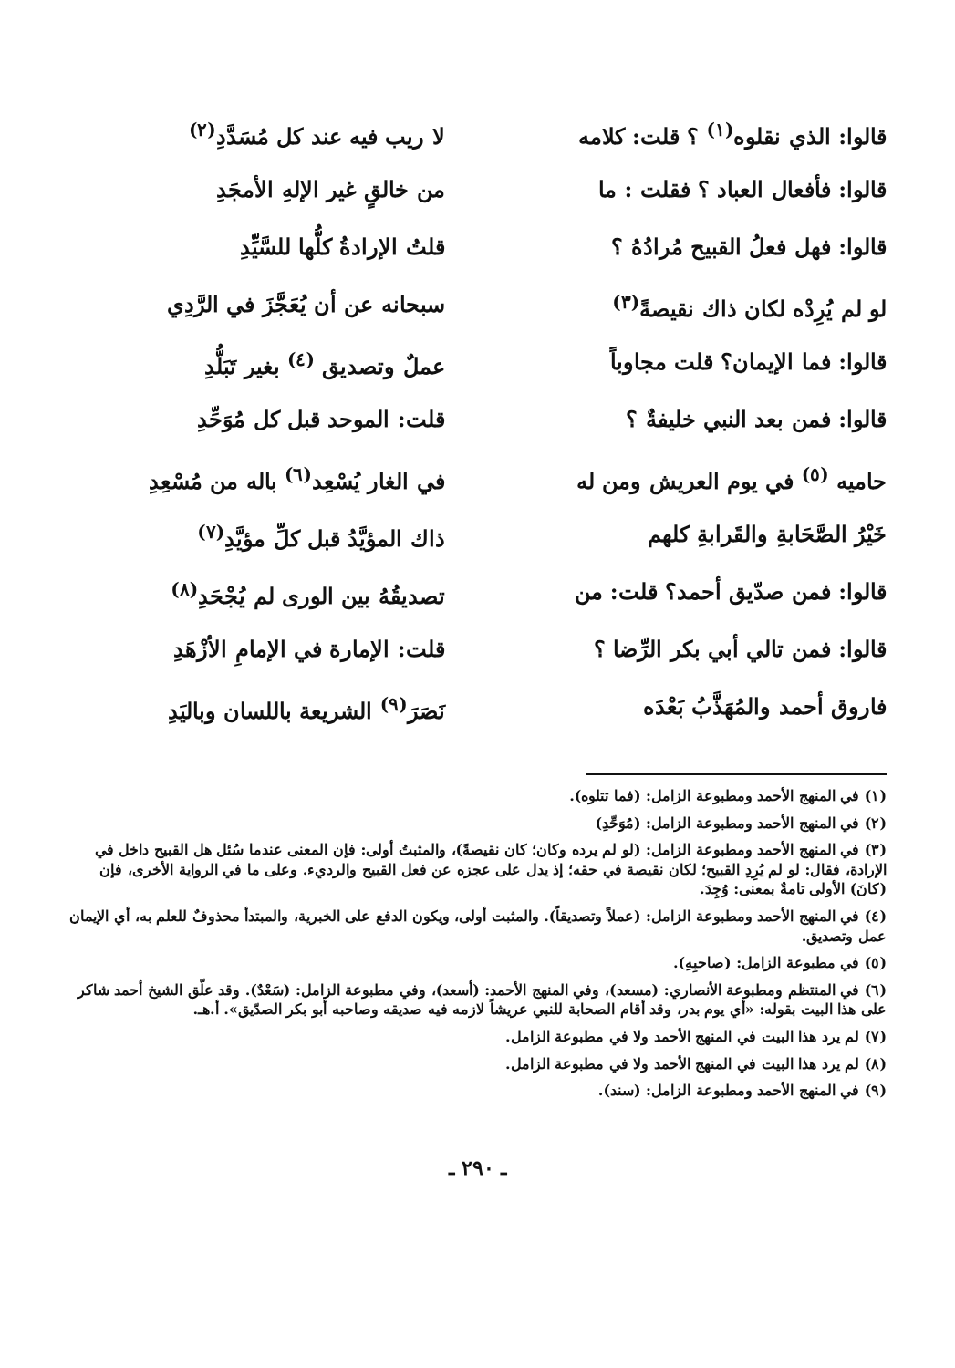قالوا: الذي نقلوه<sup>(١)</sup> ؟ قلت: كلامه
لا ريب فيه عند كل مُسَدَّدِ<sup>(٢)</sup>
قالوا: فأفعال العباد ؟ فقلت : ما
من خالقٍ غير الإلهِ الأمجَدِ
قالوا: فهل فعلُ القبيح مُرادُهُ ؟
قلتُ الإرادةُ كلُّها للسَّيِّدِ
لو لم يُرِدْه لكان ذاك نقيصةً<sup>(٣)</sup>
سبحانه عن أن يُعَجَّزَ في الرَّدِي
قالوا: فما الإيمان؟ قلت مجاوباً
عملٌ وتصديق <sup>(٤)</sup> بغير تَبَلُّدِ
قالوا: فمن بعد النبي خليفةٌ ؟ قلت: الموحد قبل كل مُوَحِّدِ
حاميه <sup>(٥)</sup> في يوم العريش ومن له في الغار يُسْعِد<sup>(٦)</sup> باله من مُسْعِدِ
خَيْرُ الصَّحَابةِ والقَرابةِ كلهم
ذاك المؤيَّدُ قبل كلِّ مؤيَّدِ<sup>(٧)</sup>
قالوا: فمن صدّيق أحمد؟ قلت: من تصديقُهُ بين الورى لم يُجْحَدِ<sup>(٨)</sup>
قالوا: فمن تالي أبي بكر الرِّضا ؟
قلت: الإمارة في الإمامِ الأزْهَدِ
فاروق أحمد والمُهَذَّبُ بَعْدَه
نَصَرَ<sup>(٩)</sup> الشريعة باللسان وباليَدِ
(١) في المنهج الأحمد ومطبوعة الزامل: (فما تتلوه).
(٢) في المنهج الأحمد ومطبوعة الزامل: (مُوَحِّدِ)
(٣) في المنهج الأحمد ومطبوعة الزامل: (لو لم يرده وكان؛ كان نقيصةً)، والمثبتُ أولى: فإن المعنى عندما سُئل هل القبيح داخل في الإرادة، فقال: لو لم يُرِدِ القبيح؛ لكان نقيصة في حقه؛ إذ يدل على عجزه عن فعل القبيح والرديء. وعلى ما في الرواية الأخرى، فإن (كانَ) الأولى تامةٌ بمعنى: وُجِدَ.
(٤) في المنهج الأحمد ومطبوعة الزامل: (عملاً وتصديقاً). والمثبت أولى، ويكون الدفع على الخبرية، والمبتدأ محذوفٌ للعلم به، أي الإيمان عمل وتصديق.
(٥) في مطبوعة الزامل: (صاحبِهِ).
(٦) في المنتظم ومطبوعة الأنصاري: (مسعد)، وفي المنهج الأحمد: (أسعد)، وفي مطبوعة الزامل: (سَعْدٌ). وقد علّق الشيخ أحمد شاكر على هذا البيت بقوله: «أي يوم بدر، وقد أقام الصحابة للنبي عريشاً لازمه فيه صديقه وصاحبه أبو بكر الصدّيق». أ.هـ.
(٧) لم يرد هذا البيت في المنهج الأحمد ولا في مطبوعة الزامل.
(٨) لم يرد هذا البيت في المنهج الأحمد ولا في مطبوعة الزامل.
(٩) في المنهج الأحمد ومطبوعة الزامل: (سند).
ـ ٢٩٠ ـ